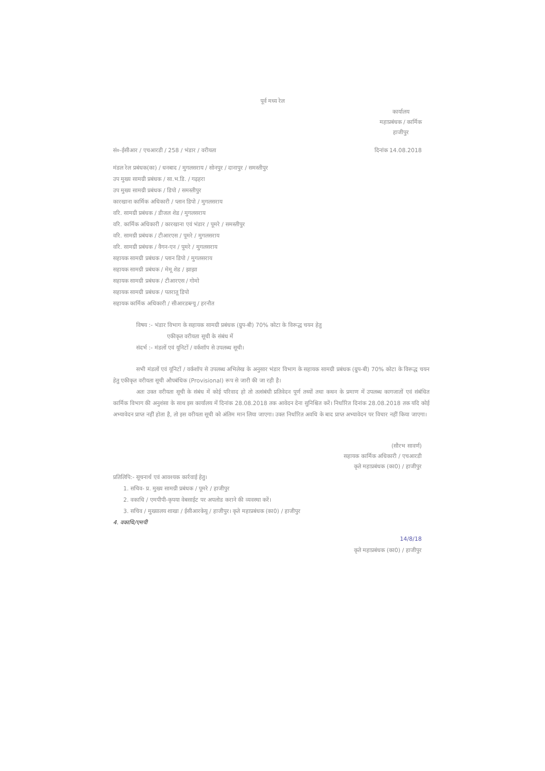पूर्व मध्य रेल
कार्यालय
महाप्रबंधक / कार्मिक
हाजीपुर
सं०-ईसीआर / एचआरडी / 258 / भंडार / वरीयता दिनांक 14.08.2018
मंडल रेल प्रबंधक(का) / धनबाद / मुगलसराय / सोनपुर / दानापुर / समस्तीपुर
उप मुख्य सामग्री प्रबंधक / सा.भ.डि. / गढ़हरा
उप मुख्य सामग्री प्रबंधक / डिपो / समस्तीपुर
कारखाना कार्मिक अधिकारी / प्लान डिपो / मुगलसराय
वरि. सामग्री प्रबंधक / डीजल शेड / मुगलसराय
वरि. कार्मिक अधिकारी / कारखाना एवं भंडार / पूमरे / समस्तीपुर
वरि. सामग्री प्रबंधक / टीआरएस / पूमरे / मुगलसराय
वरि. सामग्री प्रबंधक / वैगन-एन / पूमरे / मुगलसराय
सहायक सामग्री प्रबंधक / प्लान डिपो / मुगलसराय
सहायक सामग्री प्रबंधक / मेमू शेड / झाझा
सहायक सामग्री प्रबंधक / टीआरएस / गोमो
सहायक सामग्री प्रबंधक / पतरातू डिपो
सहायक कार्मिक अधिकारी / सीआरडब्ल्यू / हरनौत
विषय :- भंडार विभाग के सहायक सामग्री प्रबंधक (ग्रुप-बी) 70% कोटा के विरूद्ध चयन हेतु
एकीकृत वरीयता सूची के संबंध में
संदर्भ :- मंडलों एवं यूनिटों / वर्कशॉप से उपलब्ध सूची।
सभी मंडलों एवं यूनिटों / वर्कशॉप से उपलब्ध अभिलेख के अनुसार भंडार विभाग के सहायक सामग्री प्रबंधक (ग्रुप-बी) 70% कोटा के विरूद्ध चयन हेतु एकीकृत वरीयता सूची औपबंधिक (Provisional) रूप से जारी की जा रही है।
अतः उक्त वरीयता सूची के संबंध में कोई परिवाद हो तो तत्संबंधी प्रतिवेदन पूर्ण तथ्यों तथा कथन के प्रमाण में उपलब्ध कागजातों एवं संबंधित कार्मिक विभाग की अनुशंसा के साथ इस कार्यालय में दिनांक 28.08.2018 तक आवेदन देना सुनिश्चित करें। निर्धारित दिनांक 28.08.2018 तक यदि कोई अभ्यावेदन प्राप्त नहीं होता है, तो इस वरीयता सूची को अंतिम मान लिया जाएगा। उक्त निर्धारित अवधि के बाद प्राप्त अभ्यावेदन पर विचार नहीं किया जाएगा।
(सौरभ सावर्ण)
सहायक कार्मिक अधिकारी / एचआरडी
कृते महाप्रबंधक (का0) / हाजीपुर
प्रतिलिपि:- सूचनार्थ एवं आवश्यक कार्रवाई हेतु।
1. सचिव- प्र. मुख्य सामग्री प्रबंधक / पूमरे / हाजीपुर
2. वकाधि / एमपीपी-कृपया वेबसाईट पर अपलोड कराने की व्यवस्था करें।
3. सचिव / मुख्यालय शाखा / ईसीआरकेयू / हाजीपुर। कृते महाप्रबंधक (का0) / हाजीपुर
4. वकाधि/एमपी
14/8/18
कृते महाप्रबंधक (का0) / हाजीपुर